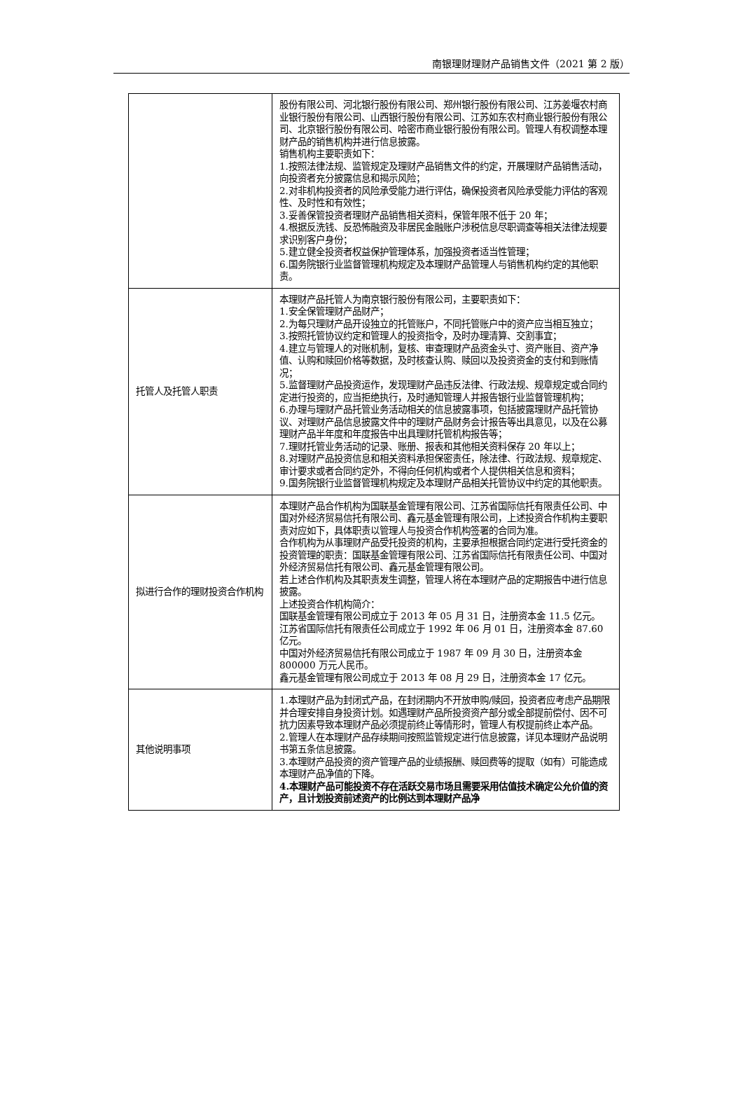南银理财理财产品销售文件（2021 第 2 版）
| | 股份有限公司、河北银行股份有限公司、郑州银行股份有限公司、江苏姜堰农村商业银行股份有限公司、山西银行股份有限公司、江苏如东农村商业银行股份有限公司、北京银行股份有限公司、哈密市商业银行股份有限公司。管理人有权调整本理财产品的销售机构并进行信息披露。 销售机构主要职责如下： 1.按照法律法规、监管规定及理财产品销售文件的约定，开展理财产品销售活动，向投资者充分披露信息和揭示风险； 2.对非机构投资者的风险承受能力进行评估，确保投资者风险承受能力评估的客观性、及时性和有效性； 3.妥善保管投资者理财产品销售相关资料，保管年限不低于 20 年； 4.根据反洗钱、反恐怖融资及非居民金融账户涉税信息尽职调查等相关法律法规要求识别客户身份； 5.建立健全投资者权益保护管理体系，加强投资者适当性管理； 6.国务院银行业监督管理机构规定及本理财产品管理人与销售机构约定的其他职责。 |
| 托管人及托管人职责 | 本理财产品托管人为南京银行股份有限公司，主要职责如下： 1.安全保管理财产品财产； 2.为每只理财产品开设独立的托管账户，不同托管账户中的资产应当相互独立； 3.按照托管协议约定和管理人的投资指令，及时办理清算、交割事宜； 4.建立与管理人的对账机制，复核、审查理财产品资金头寸、资产账目、资产净值、认购和赎回价格等数据，及时核查认购、赎回以及投资资金的支付和到账情况； 5.监督理财产品投资运作，发现理财产品违反法律、行政法规、规章规定或合同约定进行投资的，应当拒绝执行，及时通知管理人并报告银行业监督管理机构； 6.办理与理财产品托管业务活动相关的信息披露事项，包括披露理财产品托管协议、对理财产品信息披露文件中的理财产品财务会计报告等出具意见，以及在公募理财产品半年度和年度报告中出具理财托管机构报告等； 7.理财托管业务活动的记录、账册、报表和其他相关资料保存 20 年以上； 8.对理财产品投资信息和相关资料承担保密责任，除法律、行政法规、规章规定、审计要求或者合同约定外，不得向任何机构或者个人提供相关信息和资料； 9.国务院银行业监督管理机构规定及本理财产品相关托管协议中约定的其他职责。 |
| 拟进行合作的理财投资合作机构 | 本理财产品合作机构为国联基金管理有限公司、江苏省国际信托有限责任公司、中国对外经济贸易信托有限公司、鑫元基金管理有限公司，上述投资合作机构主要职责对应如下，具体职责以管理人与投资合作机构签署的合同为准。 合作机构为从事理财产品受托投资的机构，主要承担根据合同约定进行受托资金的投资管理的职责：国联基金管理有限公司、江苏省国际信托有限责任公司、中国对外经济贸易信托有限公司、鑫元基金管理有限公司。 若上述合作机构及其职责发生调整，管理人将在本理财产品的定期报告中进行信息披露。 上述投资合作机构简介： 国联基金管理有限公司成立于 2013 年 05 月 31 日，注册资本金 11.5 亿元。 江苏省国际信托有限责任公司成立于 1992 年 06 月 01 日，注册资本金 87.60 亿元。 中国对外经济贸易信托有限公司成立于 1987 年 09 月 30 日，注册资本金 800000 万元人民币。 鑫元基金管理有限公司成立于 2013 年 08 月 29 日，注册资本金 17 亿元。 |
| 其他说明事项 | 1.本理财产品为封闭式产品，在封闭期内不开放申购/赎回，投资者应考虑产品期限并合理安排自身投资计划。如遇理财产品所投资资产部分或全部提前偿付、因不可抗力因素导致本理财产品必须提前终止等情形时，管理人有权提前终止本产品。 2.管理人在本理财产品存续期间按照监管规定进行信息披露，详见本理财产品说明书第五条信息披露。 3.本理财产品投资的资产管理产品的业绩报酬、赎回费等的提取（如有）可能造成本理财产品净值的下降。 4.本理财产品可能投资不存在活跃交易市场且需要采用估值技术确定公允价值的资产，且计划投资前述资产的比例达到本理财产品净 |